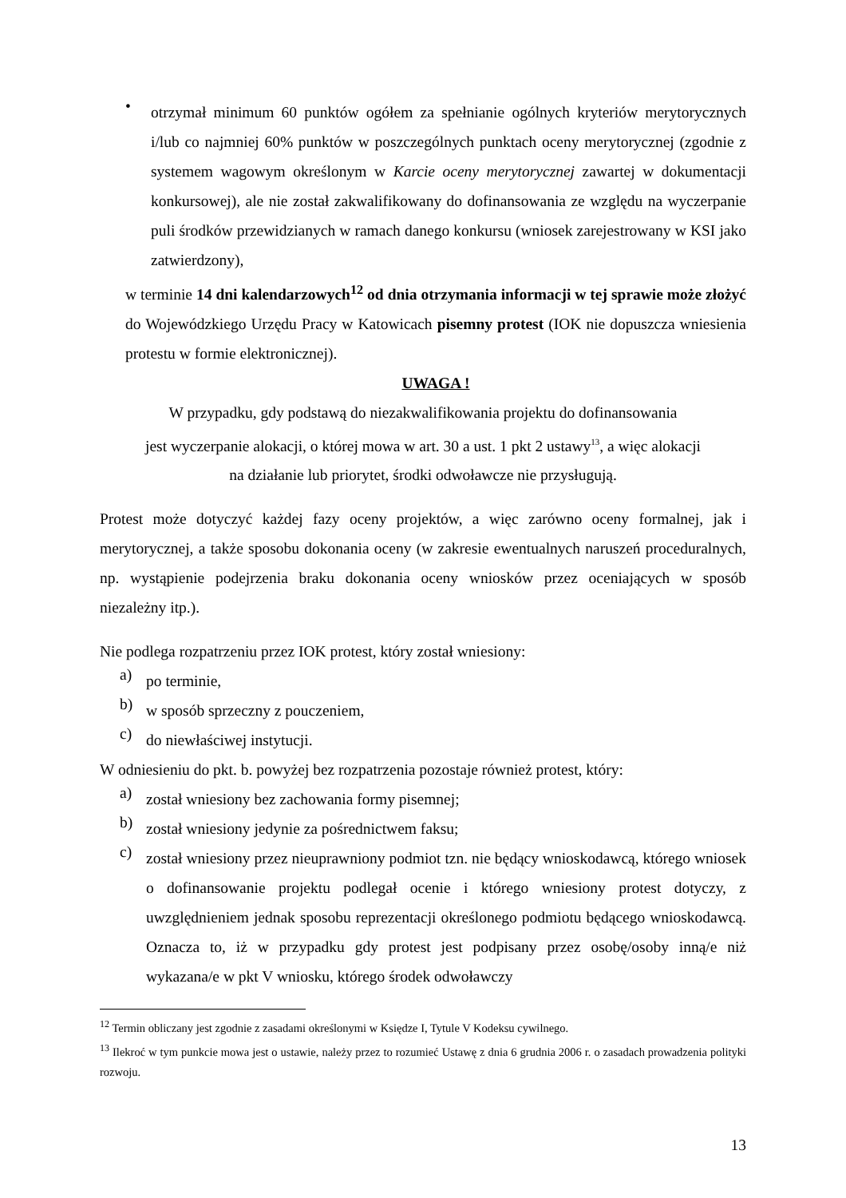•
otrzymał minimum 60 punktów ogółem za spełnianie ogólnych kryteriów merytorycznych i/lub co najmniej 60% punktów w poszczególnych punktach oceny merytorycznej (zgodnie z systemem wagowym określonym w Karcie oceny merytorycznej zawartej w dokumentacji konkursowej), ale nie został zakwalifikowany do dofinansowania ze względu na wyczerpanie puli środków przewidzianych w ramach danego konkursu (wniosek zarejestrowany w KSI jako zatwierdzony),
w terminie 14 dni kalendarzowych<sup>12</sup> od dnia otrzymania informacji w tej sprawie może złożyć do Wojewódzkiego Urzędu Pracy w Katowicach pisemny protest (IOK nie dopuszcza wniesienia protestu w formie elektronicznej).
UWAGA !
W przypadku, gdy podstawą do niezakwalifikowania projektu do dofinansowania
jest wyczerpanie alokacji, o której mowa w art. 30 a ust. 1 pkt 2 ustawy<sup>13</sup>, a więc alokacji
na działanie lub priorytet, środki odwoławcze nie przysługują.
Protest może dotyczyć każdej fazy oceny projektów, a więc zarówno oceny formalnej, jak i merytorycznej, a także sposobu dokonania oceny (w zakresie ewentualnych naruszeń proceduralnych, np. wystąpienie podejrzenia braku dokonania oceny wniosków przez oceniających w sposób niezależny itp.).
Nie podlega rozpatrzeniu przez IOK protest, który został wniesiony:
a)
po terminie,
b)
w sposób sprzeczny z pouczeniem,
c)
do niewłaściwej instytucji.
W odniesieniu do pkt. b. powyżej bez rozpatrzenia pozostaje również protest, który:
a)
został wniesiony bez zachowania formy pisemnej;
b)
został wniesiony jedynie za pośrednictwem faksu;
c)
został wniesiony przez nieuprawniony podmiot tzn. nie będący wnioskodawcą, którego wniosek o dofinansowanie projektu podlegał ocenie i którego wniesiony protest dotyczy, z uwzględnieniem jednak sposobu reprezentacji określonego podmiotu będącego wnioskodawcą. Oznacza to, iż w przypadku gdy protest jest podpisany przez osobę/osoby inną/e niż wykazana/e w pkt V wniosku, którego środek odwoławczy
<sup>12</sup> Termin obliczany jest zgodnie z zasadami określonymi w Księdze I, Tytule V Kodeksu cywilnego.
<sup>13</sup> Ilekroć w tym punkcie mowa jest o ustawie, należy przez to rozumieć Ustawę z dnia 6 grudnia 2006 r. o zasadach prowadzenia polityki rozwoju.
13